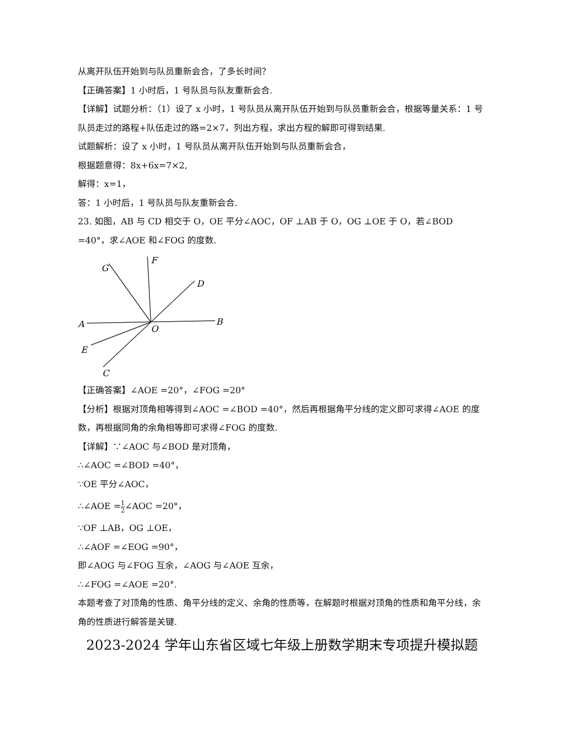从离开队伍开始到与队员重新会合，了多长时间？
【正确答案】1 小时后，1 号队员与队友重新会合.
【详解】试题分析：（1）设了 x 小时，1 号队员从离开队伍开始到与队员重新会合，根据等量关系：1 号队员走过的路程+队伍走过的路=2×7，列出方程，求出方程的解即可得到结果.
试题解析：设了 x 小时，1 号队员从离开队伍开始到与队员重新会合，
根据题意得：8x+6x=7×2,
解得：x=1，
答：1 小时后，1 号队员与队友重新会合.
23. 如图，AB 与 CD 相交于 O，OE 平分∠AOC，OF ⊥AB 于 O，OG ⊥OE 于 O，若∠BOD =40°，求∠AOE 和∠FOG 的度数.
F
G
D
A
O
B
E
C
【正确答案】∠AOE =20°，∠FOG =20°
【分析】根据对顶角相等得到∠AOC =∠BOD =40°，然后再根据角平分线的定义即可求得∠AOE 的度数，再根据同角的余角相等即可求得∠FOG 的度数.
【详解】∵∠AOC 与∠BOD 是对顶角，
∴∠AOC =∠BOD =40°，
∵OE 平分∠AOC，
∴∠AOE =1 2∠AOC =20°，
∵OF ⊥AB，OG ⊥OE，
∴∠AOF =∠EOG =90°，
即∠AOG 与∠FOG 互余，∠AOG 与∠AOE 互余，
∴∠FOG =∠AOE =20°.
本题考查了对顶角的性质、角平分线的定义、余角的性质等，在解题时根据对顶角的性质和角平分线，余角的性质进行解答是关键.
2023-2024 学年山东省区域七年级上册数学期末专项提升模拟题